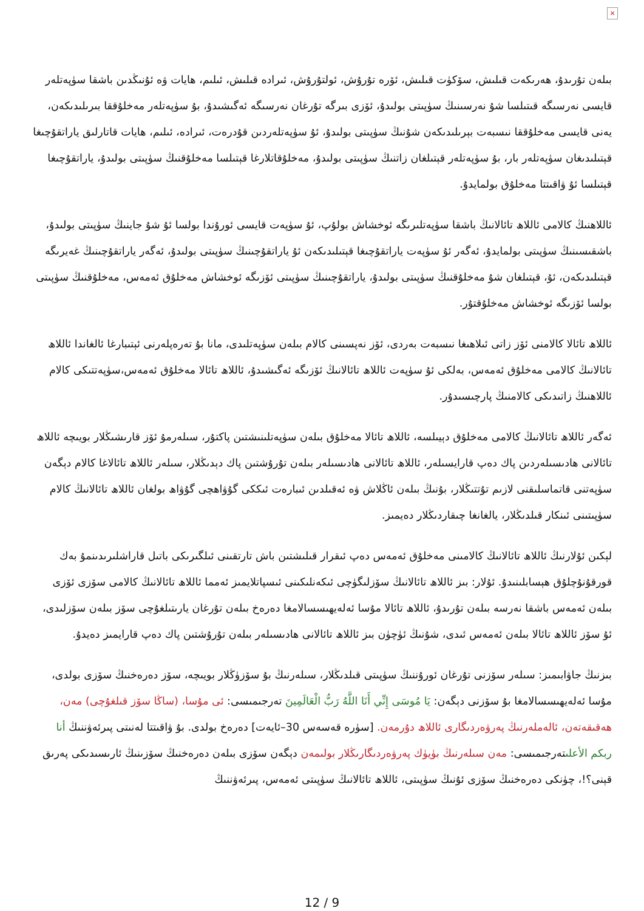×
بىلەن تۇرىدۇ، ھەرىكەت قىلىش، سۆكۈت قىلىش، ئۆرە تۇرۇش، ئولتۇرۇش، ئىرادە قىلىش، ئىلىم، ھايات ۋە ئۇنىڭدىن باشقا سۈپەتلەر قايسى نەرسىگە قىتىلسا شۇ نەرسىنىڭ سۈپىتى بولىدۇ، ئۆزى بىرگە تۇرغان نەرسىگە ئەگىشىدۇ، بۇ سۈپەتلەر مەخلۇققا بىرىلىدىكەن، يەنى قايسى مەخلۇققا نىسبەت بېرىلىدىكەن شۇنىڭ سۈپىتى بولىدۇ، ئۇ سۈپەتلەردىن قۇدرەت، ئىرادە، ئىلىم، ھايات قاتارلىق ياراتقۇچىغا قېتىلىدىغان سۈپەتلەر بار، بۇ سۈپەتلەر قېتىلغان زاتنىڭ سۈپىتى بولىدۇ، مەخلۇقاتلارغا قېتىلسا مەخلۇقنىڭ سۈپىتى بولىدۇ، ياراتقۇچىغا قېتىلسا ئۇ ۋاقىتتا مەخلۇق بولمايدۇ.
ئاللاھنىڭ كالامى ئاللاھ تائالانىڭ باشقا سۈپەتلىرىگە ئوخشاش بولۇپ، ئۇ سۈپەت قايسى ئورۇندا بولسا ئۇ شۇ جاينىڭ سۈپىتى بولىدۇ، باشقىسىنىڭ سۈپىتى بولمايدۇ، ئەگەر ئۇ سۈپەت ياراتقۇچىغا قېتىلىدىكەن ئۇ ياراتقۇچىنىڭ سۈپىتى بولىدۇ، ئەگەر ياراتقۇچىنىڭ غەيرىگە قېتىلىدىكەن، ئۇ، قېتىلغان شۇ مەخلۇقنىڭ سۈپىتى بولىدۇ، ياراتقۇچىنىڭ سۈپىتى ئۆزىگە ئوخشاش مەخلۇق ئەمەس، مەخلۇقنىڭ سۈپىتى بولسا ئۆزىگە ئوخشاش مەخلۇقتۇر.
ئاللاھ تائالا كالامنى ئۆز زاتى ئىلاھىغا نىسبەت بەردى، ئۆز نەپسىنى كالام بىلەن سۈپەتلىدى، مانا بۇ تەرەپلەرنى ئېتىبارغا ئالغاندا ئاللاھ تائالانىڭ كالامى مەخلۇق ئەمەس، بەلكى ئۇ سۈپەت ئاللاھ تائالانىڭ ئۆزىگە ئەگىشىدۇ، ئاللاھ تائالا مەخلۇق ئەمەس،سۈپەتتىكى كالام ئاللاھنىڭ زاتىدىكى كالامنىڭ پارچىسىدۇر.
ئەگەر ئاللاھ تائالانىڭ كالامى مەخلۇق دېيىلسە، ئاللاھ تائالا مەخلۇق بىلەن سۈپەتلىنىشتىن پاكتۇر، سىلەرمۇ ئۆز قارىشىڭلار بويىچە ئاللاھ تائالانى ھادىسىلەردىن پاك دەپ قارايسىلەر، ئاللاھ تائالانى ھادىسىلەر بىلەن تۇرۇشتىن پاك دېدىڭلار، سىلەر ئاللاھ تائالاغا كالام دېگەن سۈپەتنى قاتماسلىقنى لازىم تۇتتىڭلار، بۇنىڭ بىلەن ئاڭلاش ۋە ئەقىلدىن ئىبارەت ئىككى گۇۋاھچى گۇۋاھ بولغان ئاللاھ تائالانىڭ كالام سۈپىتىنى ئىنكار قىلدىڭلار، يالغانغا چىقاردىڭلار دەيمىز.
لېكىن ئۇلارنىڭ ئاللاھ تائالانىڭ كالامىنى مەخلۇق ئەمەس دەپ ئىقرار قىلىشتىن باش تارتقىنى ئىلگىرىكى باتىل قاراشلىرىدىنمۇ بەك قورقۇنۇچلۇق ھېسابلىنىدۇ. ئۇلار: بىز ئاللاھ تائالانىڭ سۆزلىگۈچى ئىكەنلىكىنى ئىسپاتلايمىز ئەمما ئاللاھ تائالانىڭ كالامى سۆزى ئۆزى بىلەن ئەمەس باشقا نەرسە بىلەن تۇرىدۇ، ئاللاھ تائالا مۇسا ئەلەيھىسسالامغا دەرەخ بىلەن تۇرغان يارىتىلغۇچى سۆز بىلەن سۆزلىدى، ئۇ سۆز ئاللاھ تائالا بىلەن ئەمەس ئىدى، شۇنىڭ ئۈچۈن بىز ئاللاھ تائالانى ھادىسىلەر بىلەن تۇرۇشتىن پاك دەپ قارايمىز دەيدۇ.
بىزنىڭ جاۋابىمىز: سىلەر سۆزنى تۇرغان ئورۇننىڭ سۈپىتى قىلدىڭلار، سىلەرنىڭ بۇ سۆزۈڭلار بويىچە، سۆز دەرەخنىڭ سۆزى بولدى، مۇسا ئەلەيھىسسالامغا بۇ سۆزنى دېگەن: يَا مُوسَى إِنِّي أَنَا اللَّهُ رَبُّ الْعَالَمِينَ تەرجىمىسى: ئى مۇسا، (ساڭا سۆز قىلغۇچى) مەن، ھەقىقەتەن، ئالەملەرنىڭ پەرۋەردىگارى ئاللاھ دۇرمەن. [سۈرە قەسەس 30–ئايەت] دەرەخ بولدى. بۇ ۋاقىتتا لەنىتى پىرئەۋننىڭ أنا ربكم الأعلىتەرجىمىسى: مەن سىلەرنىڭ بۈيۈك پەرۋەردىگارىڭلار بولىمەن دېگەن سۆزى بىلەن دەرەخنىڭ سۆزىنىڭ ئارىسىدىكى پەرىق قېنى؟!، چۈنكى دەرەخنىڭ سۆزى ئۇنىڭ سۈپىتى، ئاللاھ تائالانىڭ سۈپىتى ئەمەس، پىرئەۋننىڭ
12 / 9